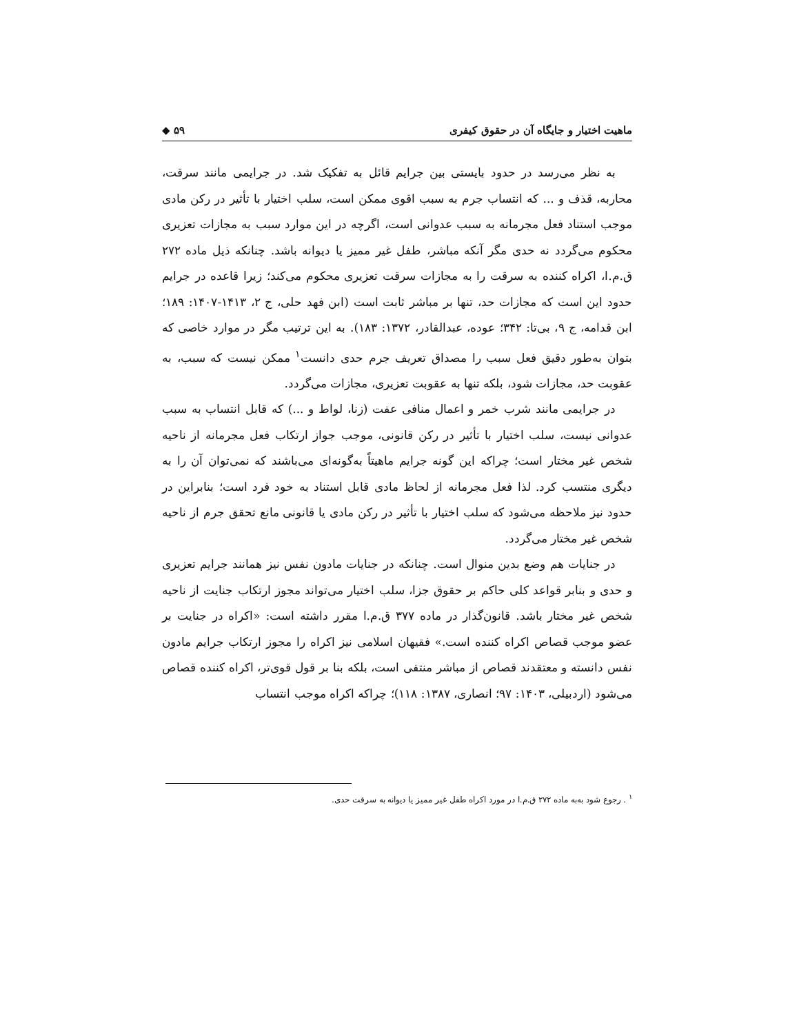ماهیت اختیار و جایگاه آن در حقوق کیفری ۵۹ ◆
به نظر می‌رسد در حدود بایستی بین جرایم قائل به تفکیک شد. در جرایمی مانند سرقت، محاربه، قذف و ... که انتساب جرم به سبب اقوی ممکن است، سلب اختیار با تأثیر در رکن مادی موجب استناد فعل مجرمانه به سبب عدوانی است، اگرچه در این موارد سبب به مجازات تعزیری محکوم می‌گردد نه حدی مگر آنکه مباشر، طفل غیر ممیز یا دیوانه باشد. چنانکه ذیل ماده ۲۷۲ ق.م.ا، اکراه کننده به سرقت را به مجازات سرقت تعزیری محکوم می‌کند؛ زیرا قاعده در جرایم حدود این است که مجازات حد، تنها بر مباشر ثابت است (ابن فهد حلی، ج ۲، ۱۴۱۳-۱۴۰۷: ۱۸۹؛ ابن قدامه، ج ۹، بی‌تا: ۳۴۲؛ عوده، عبدالقادر، ۱۳۷۲: ۱۸۳). به این ترتیب مگر در موارد خاصی که بتوان به‌طور دقیق فعل سبب را مصداق تعریف جرم حدی دانست<sup>۱</sup> ممکن نیست که سبب، به عقوبت حد، مجازات شود، بلکه تنها به عقوبت تعزیری، مجازات می‌گردد.
در جرایمی مانند شرب خمر و اعمال منافی عفت (زنا، لواط و ...) که قابل انتساب به سبب عدوانی نیست، سلب اختیار با تأثیر در رکن قانونی، موجب جواز ارتکاب فعل مجرمانه از ناحیه شخص غیر مختار است؛ چراکه این گونه جرایم ماهیتاً به‌گونه‌ای می‌باشند که نمی‌توان آن را به دیگری منتسب کرد. لذا فعل مجرمانه از لحاظ مادی قابل استناد به خود فرد است؛ بنابراین در حدود نیز ملاحظه می‌شود که سلب اختیار با تأثیر در رکن مادی یا قانونی مانع تحقق جرم از ناحیه شخص غیر مختار می‌گردد.
در جنایات هم وضع بدین منوال است. چنانکه در جنایات مادون نفس نیز همانند جرایم تعزیری و حدی و بنابر قواعد کلی حاکم بر حقوق جزا، سلب اختیار می‌تواند مجوز ارتکاب جنایت از ناحیه شخص غیر مختار باشد. قانون‌گذار در ماده ۳۷۷ ق.م.ا مقرر داشته است: «اکراه در جنایت بر عضو موجب قصاص اکراه کننده است.» فقیهان اسلامی نیز اکراه را مجوز ارتکاب جرایم مادون نفس دانسته و معتقدند قصاص از مباشر منتفی است، بلکه بنا بر قول قوی‌تر، اکراه کننده قصاص می‌شود (اردبیلی، ۱۴۰۳: ۹۷؛ انصاری، ۱۳۸۷: ۱۱۸)؛ چراکه اکراه موجب انتساب
<sup>۱</sup> . رجوع شود به‌به ماده ۲۷۲ ق.م.ا در مورد اکراه طفل غیر ممیز یا دیوانه به سرقت حدی.